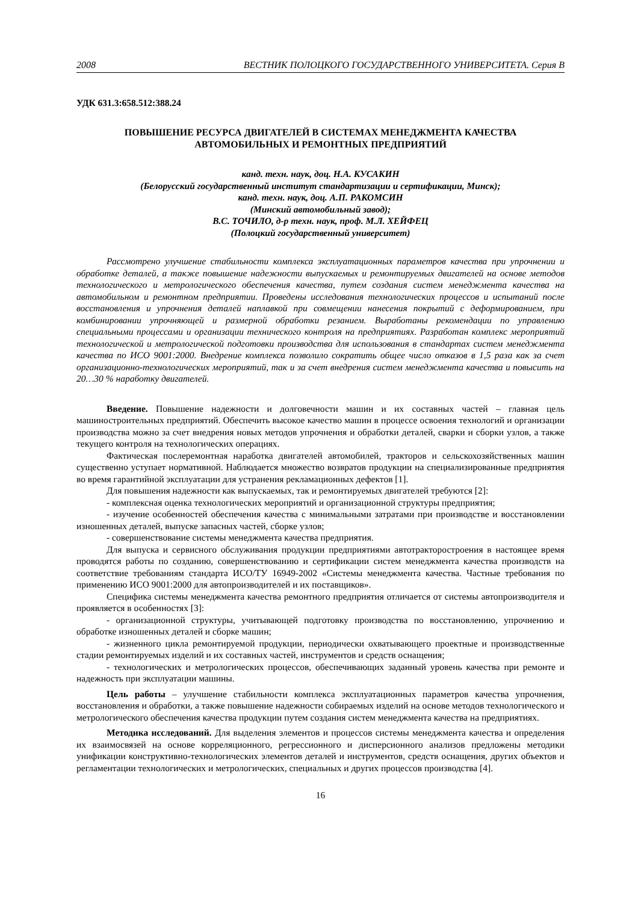2008 ВЕСТНИК ПОЛОЦКОГО ГОСУДАРСТВЕННОГО УНИВЕРСИТЕТА. Серия В
УДК 631.3:658.512:388.24
ПОВЫШЕНИЕ РЕСУРСА ДВИГАТЕЛЕЙ В СИСТЕМАХ МЕНЕДЖМЕНТА КАЧЕСТВА
АВТОМОБИЛЬНЫХ И РЕМОНТНЫХ ПРЕДПРИЯТИЙ
канд. техн. наук, доц. Н.А. КУСАКИН
(Белорусский государственный институт стандартизации и сертификации, Минск);
канд. техн. наук, доц. А.П. РАКОМСИН
(Минский автомобильный завод);
В.С. ТОЧИЛО, д-р техн. наук, проф. М.Л. ХЕЙФЕЦ
(Полоцкий государственный университет)
Рассмотрено улучшение стабильности комплекса эксплуатационных параметров качества при упрочнении и обработке деталей, а также повышение надежности выпускаемых и ремонтируемых двигателей на основе методов технологического и метрологического обеспечения качества, путем создания систем менеджмента качества на автомобильном и ремонтном предприятии. Проведены исследования технологических процессов и испытаний после восстановления и упрочнения деталей наплавкой при совмещении нанесения покрытий с деформированием, при комбинировании упрочняющей и размерной обработки резанием. Выработаны рекомендации по управлению специальными процессами и организации технического контроля на предприятиях. Разработан комплекс мероприятий технологической и метрологической подготовки производства для использования в стандартах систем менеджмента качества по ИСО 9001:2000. Внедрение комплекса позволило сократить общее число отказов в 1,5 раза как за счет организационно-технологических мероприятий, так и за счет внедрения систем менеджмента качества и повысить на 20…30 % наработку двигателей.
Введение. Повышение надежности и долговечности машин и их составных частей – главная цель машиностроительных предприятий. Обеспечить высокое качество машин в процессе освоения технологий и организации производства можно за счет внедрения новых методов упрочнения и обработки деталей, сварки и сборки узлов, а также текущего контроля на технологических операциях.
Фактическая послеремонтная наработка двигателей автомобилей, тракторов и сельскохозяйственных машин существенно уступает нормативной. Наблюдается множество возвратов продукции на специализированные предприятия во время гарантийной эксплуатации для устранения рекламационных дефектов [1].
Для повышения надежности как выпускаемых, так и ремонтируемых двигателей требуются [2]:
- комплексная оценка технологических мероприятий и организационной структуры предприятия;
- изучение особенностей обеспечения качества с минимальными затратами при производстве и восстановлении изношенных деталей, выпуске запасных частей, сборке узлов;
- совершенствование системы менеджмента качества предприятия.
Для выпуска и сервисного обслуживания продукции предприятиями автотракторостроения в настоящее время проводятся работы по созданию, совершенствованию и сертификации систем менеджмента качества производств на соответствие требованиям стандарта ИСО/ТУ 16949-2002 «Системы менеджмента качества. Частные требования по применению ИСО 9001:2000 для автопроизводителей и их поставщиков».
Специфика системы менеджмента качества ремонтного предприятия отличается от системы автопроизводителя и проявляется в особенностях [3]:
- организационной структуры, учитывающей подготовку производства по восстановлению, упрочнению и обработке изношенных деталей и сборке машин;
- жизненного цикла ремонтируемой продукции, периодически охватывающего проектные и производственные стадии ремонтируемых изделий и их составных частей, инструментов и средств оснащения;
- технологических и метрологических процессов, обеспечивающих заданный уровень качества при ремонте и надежность при эксплуатации машины.
Цель работы – улучшение стабильности комплекса эксплуатационных параметров качества упрочнения, восстановления и обработки, а также повышение надежности собираемых изделий на основе методов технологического и метрологического обеспечения качества продукции путем создания систем менеджмента качества на предприятиях.
Методика исследований. Для выделения элементов и процессов системы менеджмента качества и определения их взаимосвязей на основе корреляционного, регрессионного и дисперсионного анализов предложены методики унификации конструктивно-технологических элементов деталей и инструментов, средств оснащения, других объектов и регламентации технологических и метрологических, специальных и других процессов производства [4].
16